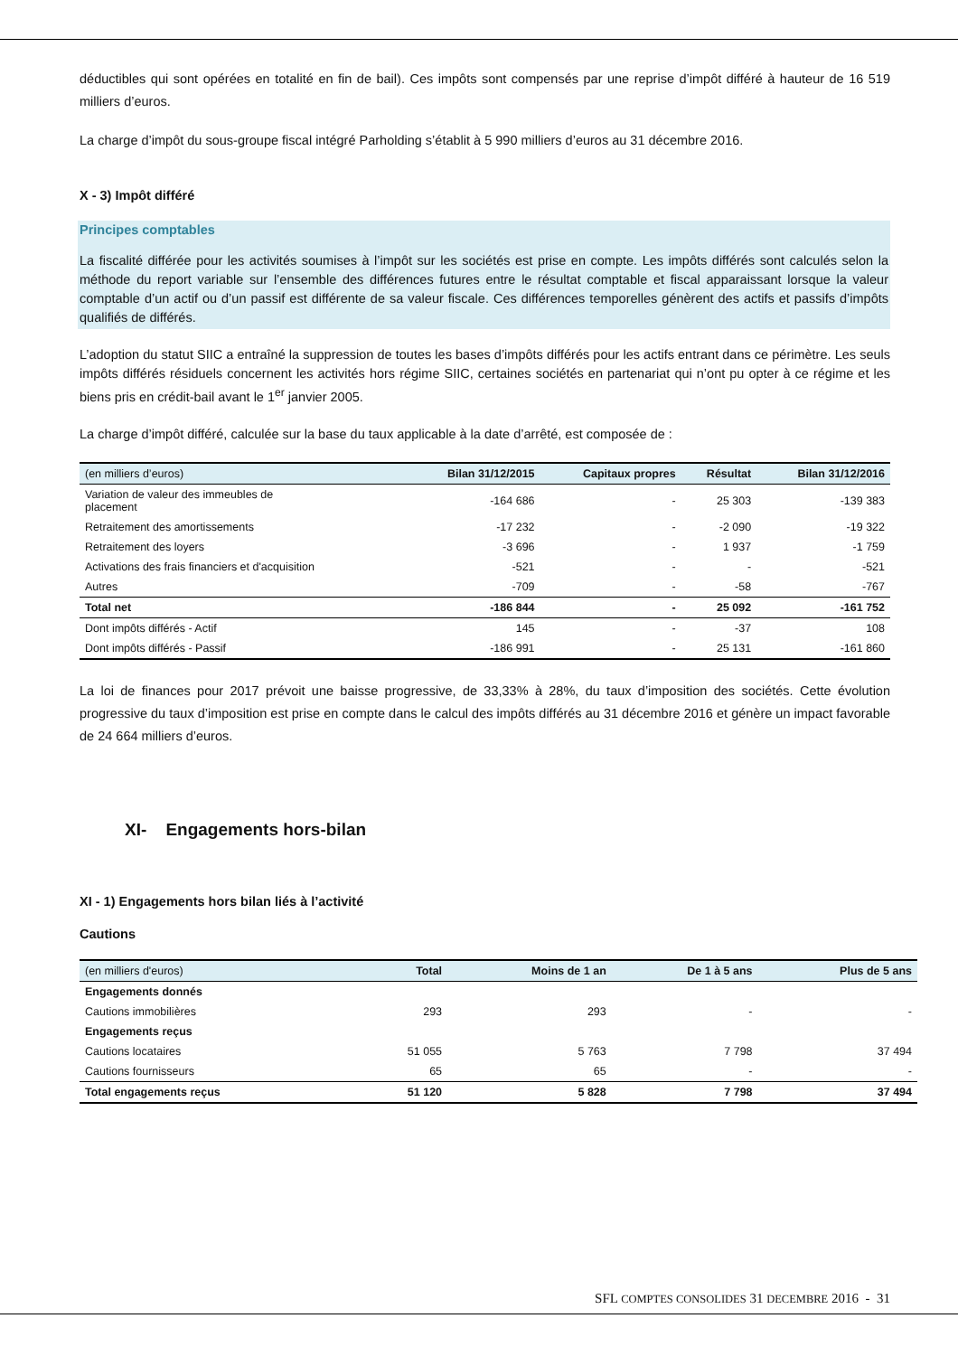déductibles qui sont opérées en totalité en fin de bail). Ces impôts sont compensés par une reprise d’impôt différé à hauteur de 16 519 milliers d’euros.
La charge d’impôt du sous-groupe fiscal intégré Parholding s’établit à 5 990 milliers d’euros au 31 décembre 2016.
X - 3) Impôt différé
Principes comptables
La fiscalité différée pour les activités soumises à l’impôt sur les sociétés est prise en compte. Les impôts différés sont calculés selon la méthode du report variable sur l’ensemble des différences futures entre le résultat comptable et fiscal apparaissant lorsque la valeur comptable d’un actif ou d’un passif est différente de sa valeur fiscale. Ces différences temporelles génèrent des actifs et passifs d’impôts qualifiés de différés.
L’adoption du statut SIIC a entraîné la suppression de toutes les bases d’impôts différés pour les actifs entrant dans ce périmètre. Les seuls impôts différés résiduels concernent les activités hors régime SIIC, certaines sociétés en partenariat qui n’ont pu opter à ce régime et les biens pris en crédit-bail avant le 1<sup>er</sup> janvier 2005.
La charge d’impôt différé, calculée sur la base du taux applicable à la date d’arrêté, est composée de :
| (en milliers d’euros) | Bilan 31/12/2015 | Capitaux propres | Résultat | Bilan 31/12/2016 |
| --- | --- | --- | --- | --- |
| Variation de valeur des immeubles de placement | -164 686 | - | 25 303 | -139 383 |
| Retraitement des amortissements | -17 232 | - | -2 090 | -19 322 |
| Retraitement des loyers | -3 696 | - | 1 937 | -1 759 |
| Activations des frais financiers et d'acquisition | -521 | - | - | -521 |
| Autres | -709 | - | -58 | -767 |
| Total net | -186 844 | - | 25 092 | -161 752 |
| Dont impôts différés - Actif | 145 | - | -37 | 108 |
| Dont impôts différés - Passif | -186 991 | - | 25 131 | -161 860 |
La loi de finances pour 2017 prévoit une baisse progressive, de 33,33% à 28%, du taux d’imposition des sociétés. Cette évolution progressive du taux d’imposition est prise en compte dans le calcul des impôts différés au 31 décembre 2016 et génère un impact favorable de 24 664 milliers d’euros.
XI- Engagements hors-bilan
XI - 1) Engagements hors bilan liés à l’activité
Cautions
| (en milliers d'euros) | Total | Moins de 1 an | De 1 à 5 ans | Plus de 5 ans |
| --- | --- | --- | --- | --- |
| Engagements donnés | | | | |
| Cautions immobilières | 293 | 293 | - | - |
| Engagements reçus | | | | |
| Cautions locataires | 51 055 | 5 763 | 7 798 | 37 494 |
| Cautions fournisseurs | 65 | 65 | - | - |
| Total engagements reçus | 51 120 | 5 828 | 7 798 | 37 494 |
SFL COMPTES CONSOLIDES 31 DECEMBRE 2016 - 31